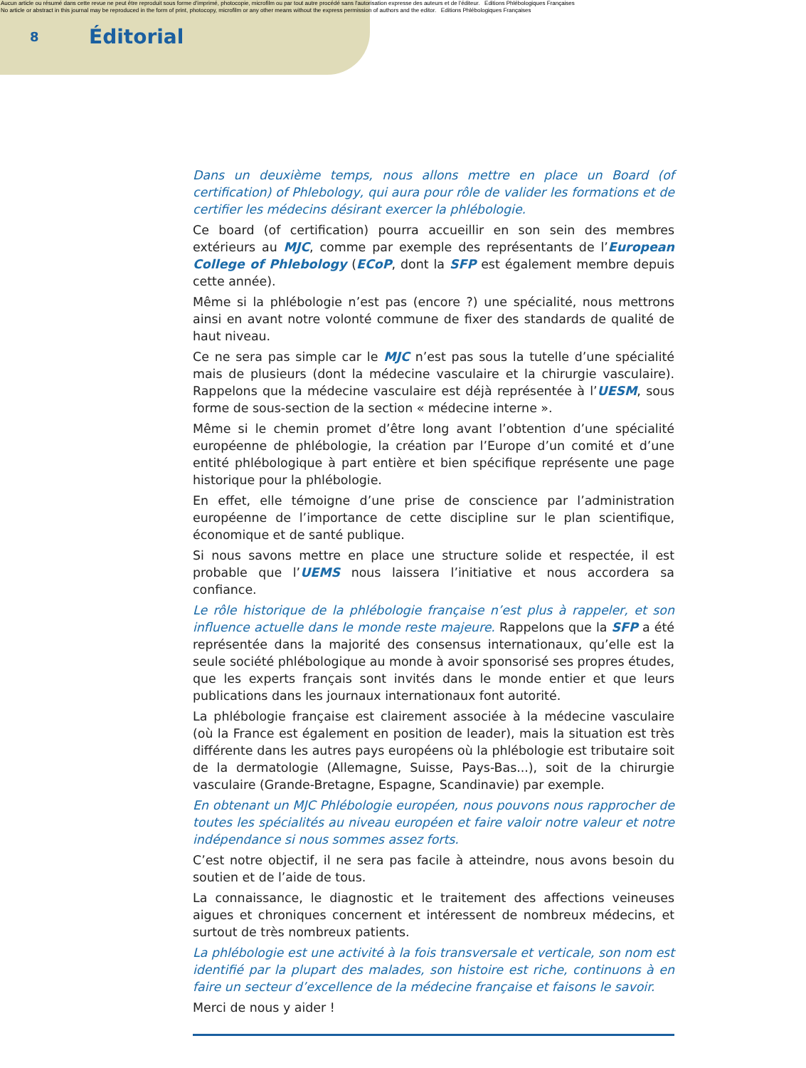Aucun article ou résumé dans cette revue ne peut être reproduit sous forme d'imprimé, photocopie, microfilm ou par tout autre procédé sans l'autorisation expresse des auteurs et de l'éditeur. Editions Phlébologiques Françaises
No article or abstract in this journal may be reproduced in the form of print, photocopy, microfilm or any other means without the express permission of authors and the editor. Editions Phlébologiques Françaises
8
Éditorial
Dans un deuxième temps, nous allons mettre en place un Board (of certification) of Phlebology, qui aura pour rôle de valider les formations et de certifier les médecins désirant exercer la phlébologie.
Ce board (of certification) pourra accueillir en son sein des membres extérieurs au MJC, comme par exemple des représentants de l’European College of Phlebology (ECoP, dont la SFP est également membre depuis cette année).
Même si la phlébologie n’est pas (encore ?) une spécialité, nous mettrons ainsi en avant notre volonté commune de fixer des standards de qualité de haut niveau.
Ce ne sera pas simple car le MJC n’est pas sous la tutelle d’une spécialité mais de plusieurs (dont la médecine vasculaire et la chirurgie vasculaire). Rappelons que la médecine vasculaire est déjà représentée à l’UESM, sous forme de sous-section de la section « médecine interne ».
Même si le chemin promet d’être long avant l’obtention d’une spécialité européenne de phlébologie, la création par l’Europe d’un comité et d’une entité phlébologique à part entière et bien spécifique représente une page historique pour la phlébologie.
En effet, elle témoigne d’une prise de conscience par l’administration européenne de l’importance de cette discipline sur le plan scientifique, économique et de santé publique.
Si nous savons mettre en place une structure solide et respectée, il est probable que l’UEMS nous laissera l’initiative et nous accordera sa confiance.
Le rôle historique de la phlébologie française n’est plus à rappeler, et son influence actuelle dans le monde reste majeure. Rappelons que la SFP a été représentée dans la majorité des consensus internationaux, qu’elle est la seule société phlébologique au monde à avoir sponsorisé ses propres études, que les experts français sont invités dans le monde entier et que leurs publications dans les journaux internationaux font autorité.
La phlébologie française est clairement associée à la médecine vasculaire (où la France est également en position de leader), mais la situation est très différente dans les autres pays européens où la phlébologie est tributaire soit de la dermatologie (Allemagne, Suisse, Pays-Bas...), soit de la chirurgie vasculaire (Grande-Bretagne, Espagne, Scandinavie) par exemple.
En obtenant un MJC Phlébologie européen, nous pouvons nous rapprocher de toutes les spécialités au niveau européen et faire valoir notre valeur et notre indépendance si nous sommes assez forts.
C’est notre objectif, il ne sera pas facile à atteindre, nous avons besoin du soutien et de l’aide de tous.
La connaissance, le diagnostic et le traitement des affections veineuses aigues et chroniques concernent et intéressent de nombreux médecins, et surtout de très nombreux patients.
La phlébologie est une activité à la fois transversale et verticale, son nom est identifié par la plupart des malades, son histoire est riche, continuons à en faire un secteur d’excellence de la médecine française et faisons le savoir.
Merci de nous y aider !